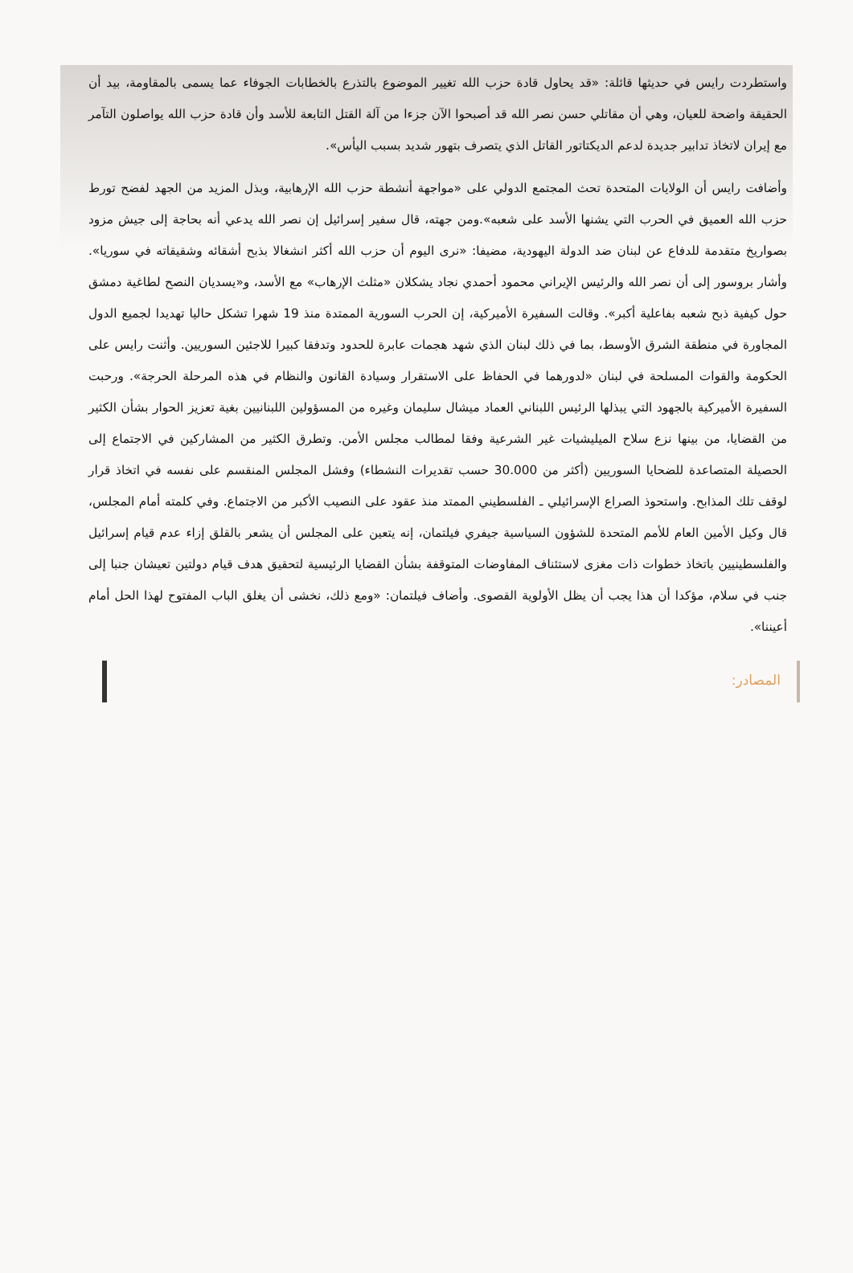واستطردت رايس في حديثها قائلة: «قد يحاول قادة حزب الله تغيير الموضوع بالتذرع بالخطابات الجوفاء عما يسمى بالمقاومة، بيد أن الحقيقة واضحة للعيان، وهي أن مقاتلي حسن نصر الله قد أصبحوا الآن جزءا من آلة القتل التابعة للأسد وأن قادة حزب الله يواصلون التآمر مع إيران لاتخاذ تدابير جديدة لدعم الديكتاتور القاتل الذي يتصرف بتهور شديد بسبب اليأس».
وأضافت رايس أن الولايات المتحدة تحث المجتمع الدولي على «مواجهة أنشطة حزب الله الإرهابية، وبذل المزيد من الجهد لفضح تورط حزب الله العميق في الحرب التي يشنها الأسد على شعبه».ومن جهته، قال سفير إسرائيل إن نصر الله يدعي أنه بحاجة إلى جيش مزود بصواريخ متقدمة للدفاع عن لبنان ضد الدولة اليهودية، مضيفا: «نرى اليوم أن حزب الله أكثر انشغالا بذبح أشقائه وشقيقاته في سوريا». وأشار بروسور إلى أن نصر الله والرئيس الإيراني محمود أحمدي نجاد يشكلان «مثلث الإرهاب» مع الأسد، و«يسديان النصح لطاغية دمشق حول كيفية ذبح شعبه بفاعلية أكبر». وقالت السفيرة الأميركية، إن الحرب السورية الممتدة منذ 19 شهرا تشكل حاليا تهديدا لجميع الدول المجاورة في منطقة الشرق الأوسط، بما في ذلك لبنان الذي شهد هجمات عابرة للحدود وتدفقا كبيرا للاجئين السوريين. وأثنت رايس على الحكومة والقوات المسلحة في لبنان «لدورهما في الحفاظ على الاستقرار وسيادة القانون والنظام في هذه المرحلة الحرجة». ورحبت السفيرة الأميركية بالجهود التي يبذلها الرئيس اللبناني العماد ميشال سليمان وغيره من المسؤولين اللبنانيين بغية تعزيز الحوار بشأن الكثير من القضايا، من بينها نزع سلاح الميليشيات غير الشرعية وفقا لمطالب مجلس الأمن. وتطرق الكثير من المشاركين في الاجتماع إلى الحصيلة المتصاعدة للضحايا السوريين (أكثر من 30.000 حسب تقديرات النشطاء) وفشل المجلس المنقسم على نفسه في اتخاذ قرار لوقف تلك المذابح. واستحوذ الصراع الإسرائيلي ـ الفلسطيني الممتد منذ عقود على النصيب الأكبر من الاجتماع. وفي كلمته أمام المجلس، قال وكيل الأمين العام للأمم المتحدة للشؤون السياسية جيفري فيلتمان، إنه يتعين على المجلس أن يشعر بالقلق إزاء عدم قيام إسرائيل والفلسطينيين باتخاذ خطوات ذات مغزى لاستئناف المفاوضات المتوقفة بشأن القضايا الرئيسية لتحقيق هدف قيام دولتين تعيشان جنبا إلى جنب في سلام، مؤكدا أن هذا يجب أن يظل الأولوية القصوى. وأضاف فيلتمان: «ومع ذلك، نخشى أن يغلق الباب المفتوح لهذا الحل أمام أعيننا».
المصادر: